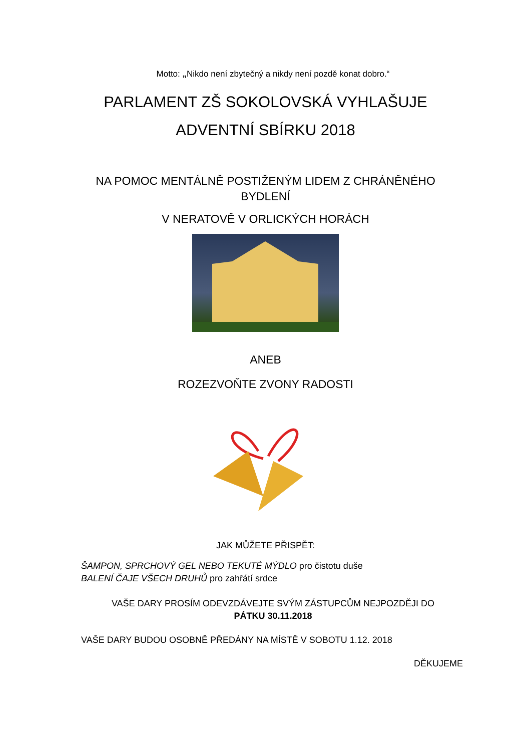Motto: „Nikdo není zbytečný a nikdy není pozdě konat dobro.“
PARLAMENT ZŠ SOKOLOVSKÁ VYHLAŠUJE
ADVENTNÍ SBÍRKU 2018
NA POMOC MENTÁLNĚ POSTIŽENÝM LIDEM Z CHRÁNĚNÉHO BYDLENÍ
V NERATOVĚ V ORLICKÝCH HORÁCH
ANEB
ROZEZVOŇTE ZVONY RADOSTI
JAK MŮŽETE PŘISPĚT:
ŠAMPON, SPRCHOVÝ GEL NEBO TEKUTÉ MÝDLO pro čistotu duše
BALENÍ ČAJE VŠECH DRUHŮ pro zahřátí srdce
VAŠE DARY PROSÍM ODEVZDÁVEJTE SVÝM ZÁSTUPCŮM NEJPOZDĚJI DO
PÁTKU 30.11.2018
VAŠE DARY BUDOU OSOBNĚ PŘEDÁNY NA MÍSTĚ V SOBOTU 1.12. 2018
DĚKUJEME